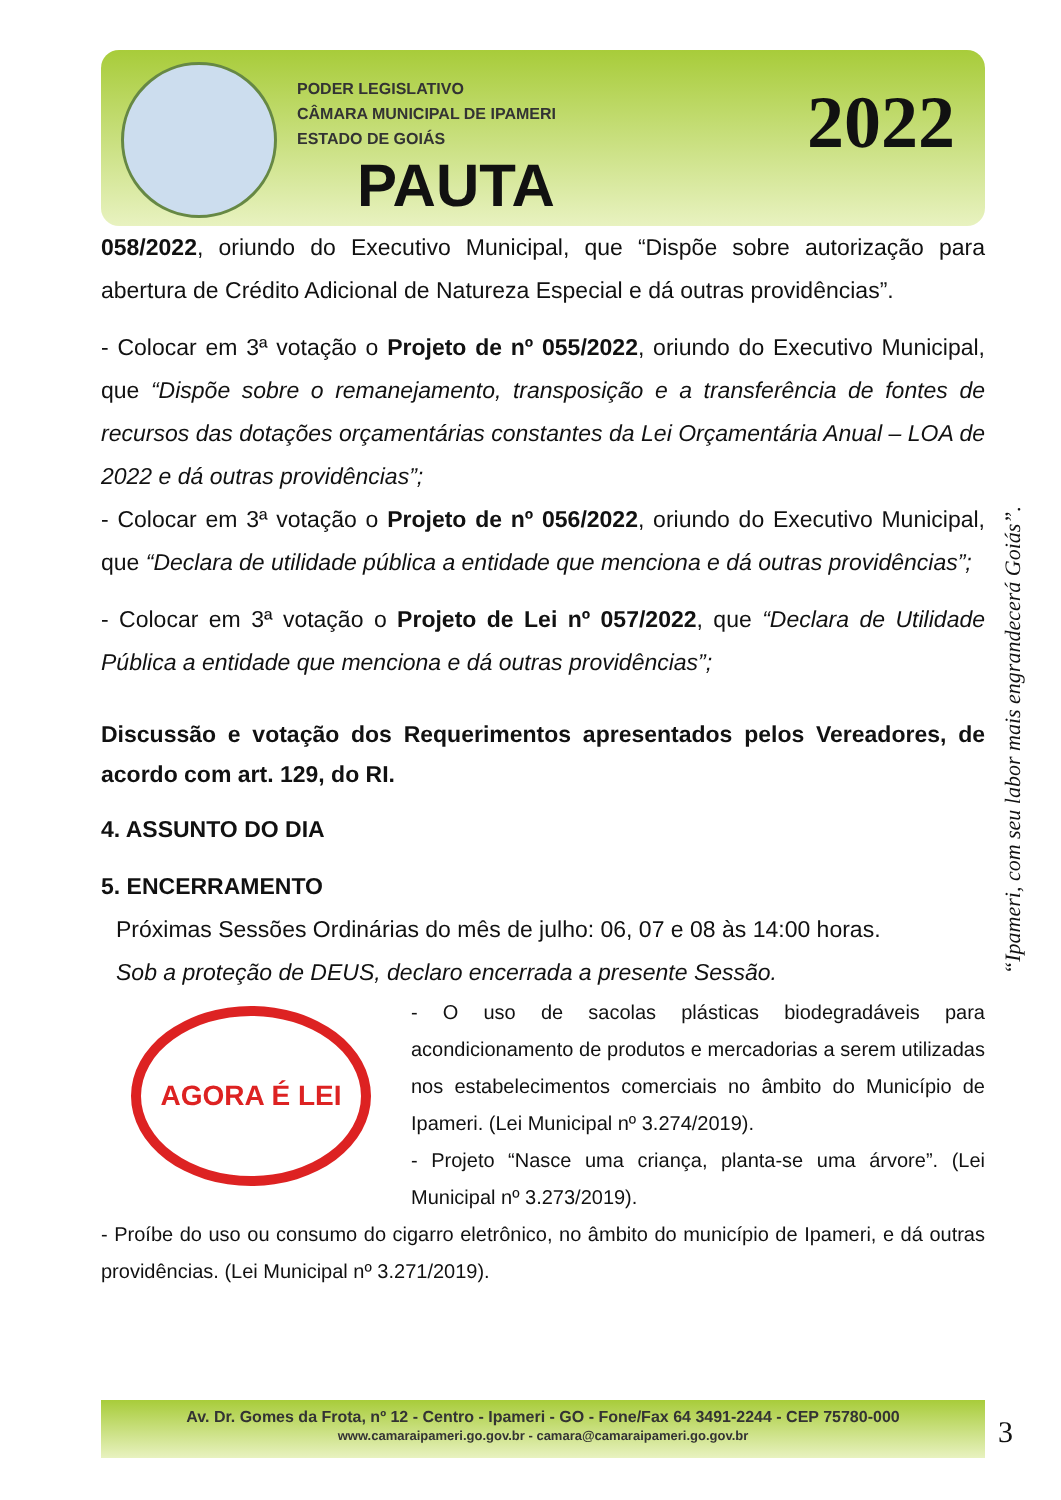PODER LEGISLATIVO
CÂMARA MUNICIPAL DE IPAMERI
ESTADO DE GOIÁS
PAUTA
2022
058/2022, oriundo do Executivo Municipal, que “Dispõe sobre autorização para abertura de Crédito Adicional de Natureza Especial e dá outras providências”.
- Colocar em 3ª votação o Projeto de nº 055/2022, oriundo do Executivo Municipal, que “Dispõe sobre o remanejamento, transposição e a transferência de fontes de recursos das dotações orçamentárias constantes da Lei Orçamentária Anual – LOA de 2022 e dá outras providências”;
- Colocar em 3ª votação o Projeto de nº 056/2022, oriundo do Executivo Municipal, que “Declara de utilidade pública a entidade que menciona e dá outras providências”;
- Colocar em 3ª votação o Projeto de Lei nº 057/2022, que “Declara de Utilidade Pública a entidade que menciona e dá outras providências”;
Discussão e votação dos Requerimentos apresentados pelos Vereadores, de acordo com art. 129, do RI.
4. ASSUNTO DO DIA
5. ENCERRAMENTO
Próximas Sessões Ordinárias do mês de julho: 06, 07 e 08 às 14:00 horas.
Sob a proteção de DEUS, declaro encerrada a presente Sessão.
AGORA É LEI
- O uso de sacolas plásticas biodegradáveis para acondicionamento de produtos e mercadorias a serem utilizadas nos estabelecimentos comerciais no âmbito do Município de Ipameri. (Lei Municipal nº 3.274/2019).
- Projeto “Nasce uma criança, planta-se uma árvore”. (Lei Municipal nº 3.273/2019).
- Proíbe do uso ou consumo do cigarro eletrônico, no âmbito do município de Ipameri, e dá outras providências. (Lei Municipal nº 3.271/2019).
“Ipameri, com seu labor mais engrandecerá Goiás”.
Av. Dr. Gomes da Frota, nº 12 - Centro - Ipameri - GO - Fone/Fax 64 3491-2244 - CEP 75780-000
www.camaraipameri.go.gov.br - camara@camaraipameri.go.gov.br
3